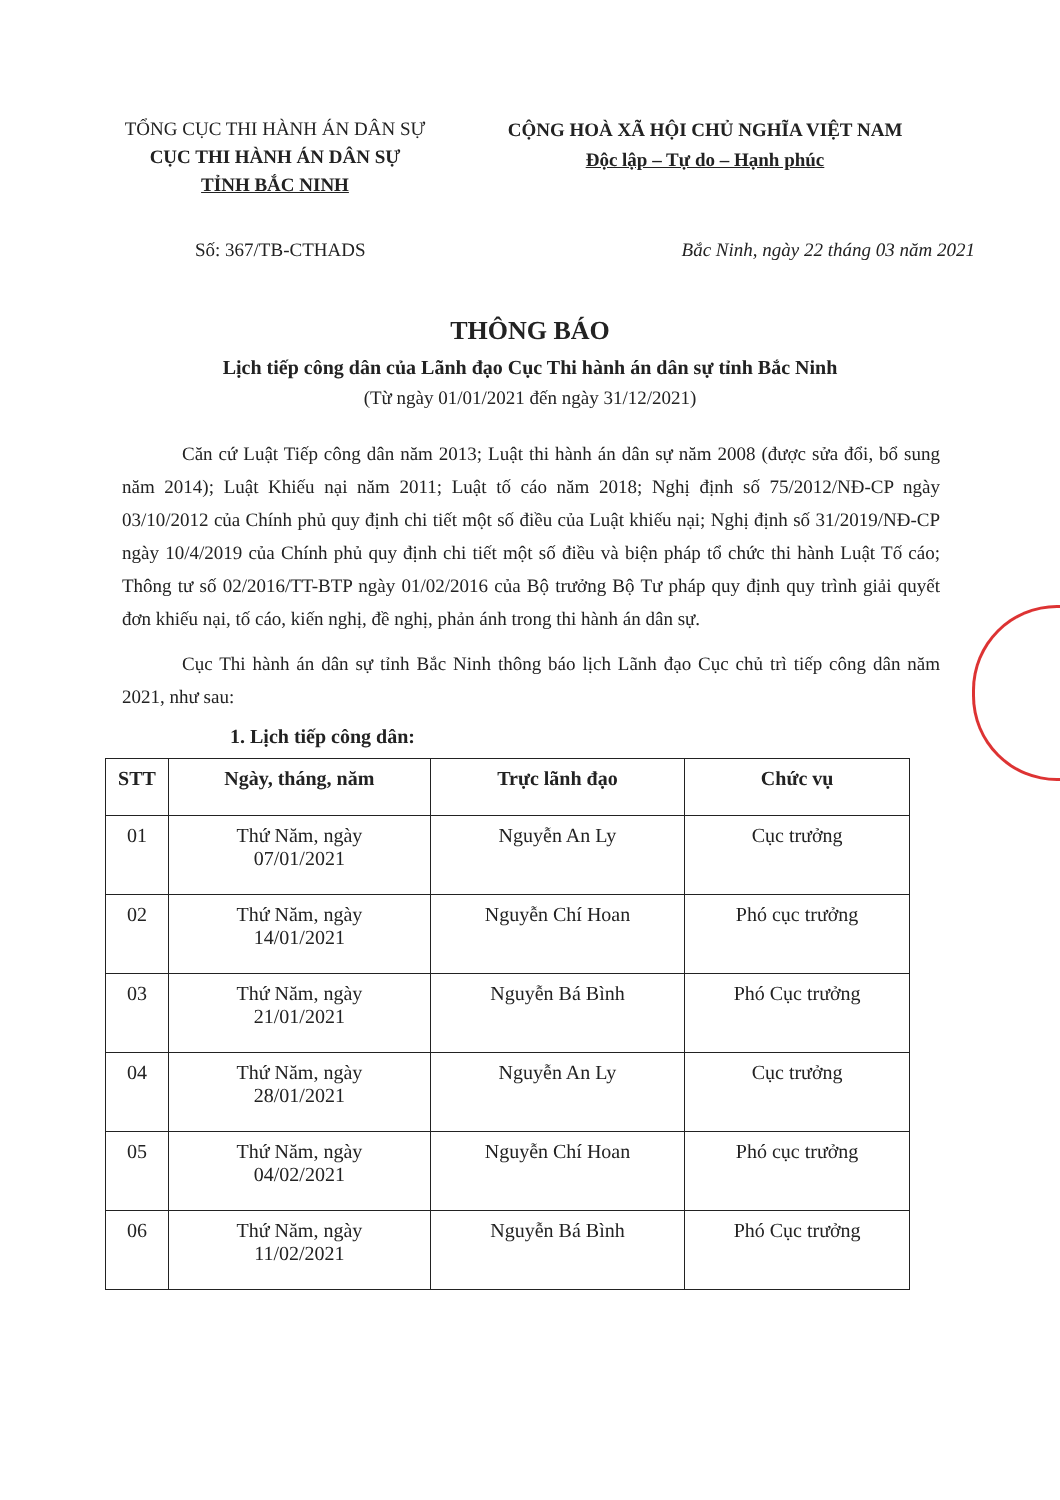TỔNG CỤC THI HÀNH ÁN DÂN SỰ
CỤC THI HÀNH ÁN DÂN SỰ
TỈNH BẮC NINH
CỘNG HOÀ XÃ HỘI CHỦ NGHĨA VIỆT NAM
Độc lập – Tự do – Hạnh phúc
Số: 367/TB-CTHADS Bắc Ninh, ngày 22 tháng 03 năm 2021
THÔNG BÁO
Lịch tiếp công dân của Lãnh đạo Cục Thi hành án dân sự tỉnh Bắc Ninh
(Từ ngày 01/01/2021 đến ngày 31/12/2021)
Căn cứ Luật Tiếp công dân năm 2013; Luật thi hành án dân sự năm 2008 (được sửa đổi, bổ sung năm 2014); Luật Khiếu nại năm 2011; Luật tố cáo năm 2018; Nghị định số 75/2012/NĐ-CP ngày 03/10/2012 của Chính phủ quy định chi tiết một số điều của Luật khiếu nại; Nghị định số 31/2019/NĐ-CP ngày 10/4/2019 của Chính phủ quy định chi tiết một số điều và biện pháp tổ chức thi hành Luật Tố cáo; Thông tư số 02/2016/TT-BTP ngày 01/02/2016 của Bộ trưởng Bộ Tư pháp quy định quy trình giải quyết đơn khiếu nại, tố cáo, kiến nghị, đề nghị, phản ánh trong thi hành án dân sự.
Cục Thi hành án dân sự tỉnh Bắc Ninh thông báo lịch Lãnh đạo Cục chủ trì tiếp công dân năm 2021, như sau:
1. Lịch tiếp công dân:
| STT | Ngày, tháng, năm | Trực lãnh đạo | Chức vụ |
| --- | --- | --- | --- |
| 01 | Thứ Năm, ngày 07/01/2021 | Nguyễn An Ly | Cục trưởng |
| 02 | Thứ Năm, ngày 14/01/2021 | Nguyễn Chí Hoan | Phó cục trưởng |
| 03 | Thứ Năm, ngày 21/01/2021 | Nguyễn Bá Bình | Phó Cục trưởng |
| 04 | Thứ Năm, ngày 28/01/2021 | Nguyễn An Ly | Cục trưởng |
| 05 | Thứ Năm, ngày 04/02/2021 | Nguyễn Chí Hoan | Phó cục trưởng |
| 06 | Thứ Năm, ngày 11/02/2021 | Nguyễn Bá Bình | Phó Cục trưởng |